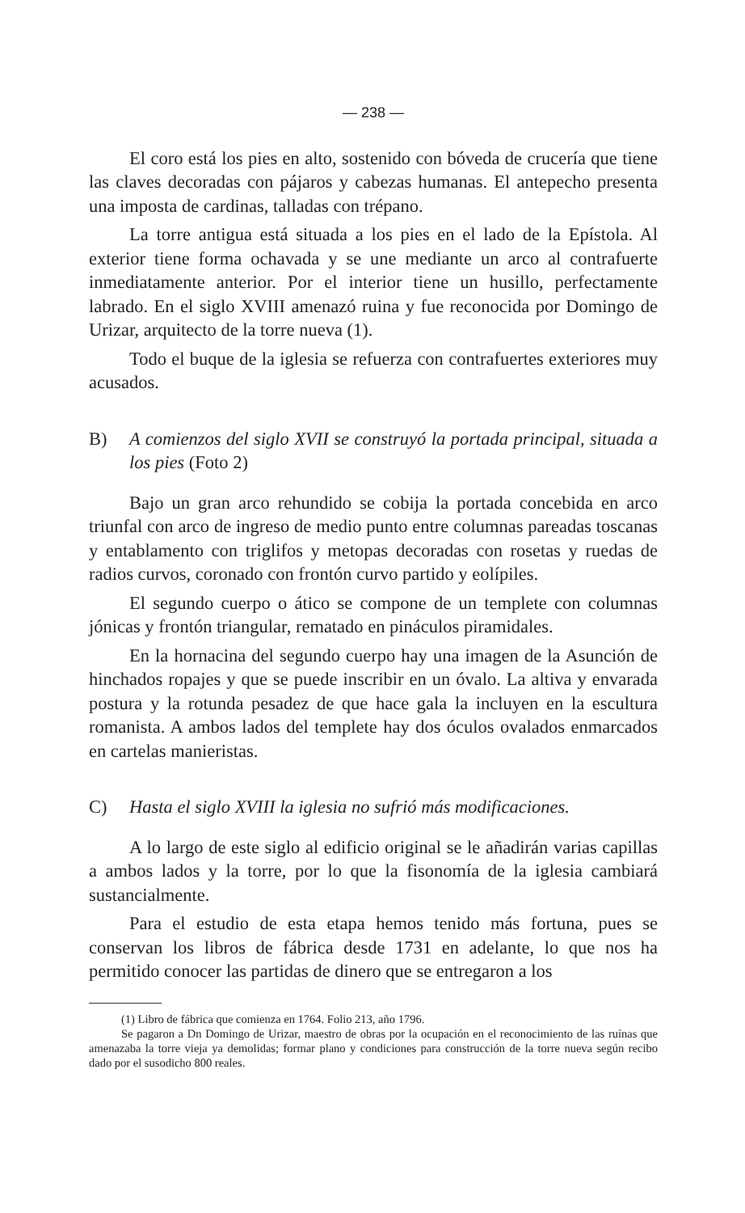— 238 —
El coro está los pies en alto, sostenido con bóveda de crucería que tiene las claves decoradas con pájaros y cabezas humanas. El antepecho presenta una imposta de cardinas, talladas con trépano.
La torre antigua está situada a los pies en el lado de la Epístola. Al exterior tiene forma ochavada y se une mediante un arco al contrafuerte inmediatamente anterior. Por el interior tiene un husillo, perfectamente labrado. En el siglo XVIII amenazó ruina y fue reconocida por Domingo de Urizar, arquitecto de la torre nueva (1).
Todo el buque de la iglesia se refuerza con contrafuertes exteriores muy acusados.
B) A comienzos del siglo XVII se construyó la portada principal, situada a los pies (Foto 2)
Bajo un gran arco rehundido se cobija la portada concebida en arco triunfal con arco de ingreso de medio punto entre columnas pareadas toscanas y entablamento con triglifos y metopas decoradas con rosetas y ruedas de radios curvos, coronado con frontón curvo partido y eolípiles.
El segundo cuerpo o ático se compone de un templete con columnas jónicas y frontón triangular, rematado en pináculos piramidales.
En la hornacina del segundo cuerpo hay una imagen de la Asunción de hinchados ropajes y que se puede inscribir en un óvalo. La altiva y envarada postura y la rotunda pesadez de que hace gala la incluyen en la escultura romanista. A ambos lados del templete hay dos óculos ovalados enmarcados en cartelas manieristas.
C) Hasta el siglo XVIII la iglesia no sufrió más modificaciones.
A lo largo de este siglo al edificio original se le añadirán varias capillas a ambos lados y la torre, por lo que la fisonomía de la iglesia cambiará sustancialmente.
Para el estudio de esta etapa hemos tenido más fortuna, pues se conservan los libros de fábrica desde 1731 en adelante, lo que nos ha permitido conocer las partidas de dinero que se entregaron a los
(1) Libro de fábrica que comienza en 1764. Folio 213, año 1796.
Se pagaron a Dn Domingo de Urizar, maestro de obras por la ocupación en el reconocimiento de las ruínas que amenazaba la torre vieja ya demolidas; formar plano y condiciones para construcción de la torre nueva según recibo dado por el susodicho 800 reales.